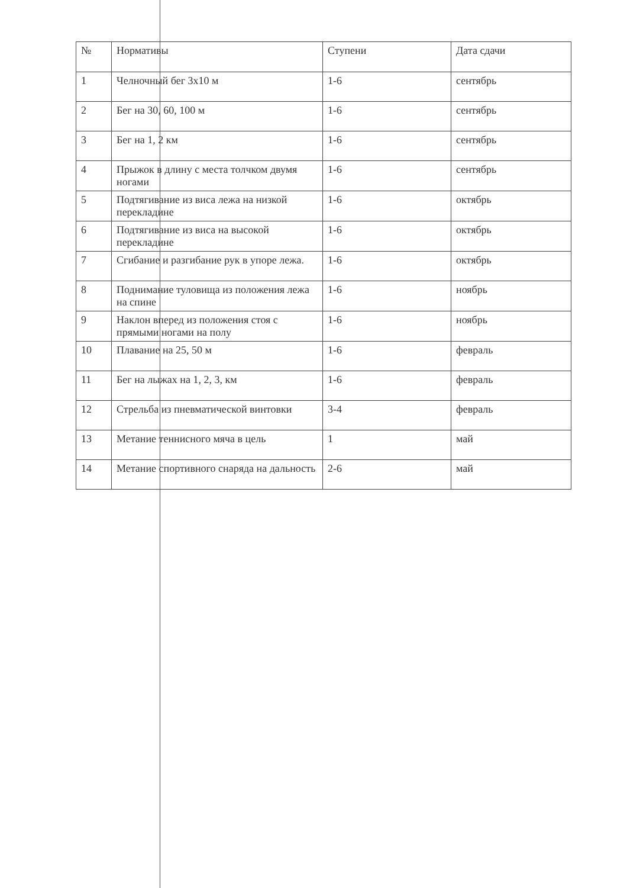| № | Нормативы | Ступени | Дата сдачи |
| --- | --- | --- | --- |
| 1 | Челночный бег 3х10 м | 1-6 | сентябрь |
| 2 | Бег на 30, 60, 100 м | 1-6 | сентябрь |
| 3 | Бег на 1, 2 км | 1-6 | сентябрь |
| 4 | Прыжок в длину с места толчком двумя ногами | 1-6 | сентябрь |
| 5 | Подтягивание из виса лежа на низкой перекладине | 1-6 | октябрь |
| 6 | Подтягивание из виса на высокой перекладине | 1-6 | октябрь |
| 7 | Сгибание и разгибание рук в упоре лежа. | 1-6 | октябрь |
| 8 | Поднимание туловища из положения лежа на спине | 1-6 | ноябрь |
| 9 | Наклон вперед из положения стоя с прямыми ногами на полу | 1-6 | ноябрь |
| 10 | Плавание на 25, 50 м | 1-6 | февраль |
| 11 | Бег на лыжах на 1, 2, 3, км | 1-6 | февраль |
| 12 | Стрельба из пневматической винтовки | 3-4 | февраль |
| 13 | Метание теннисного мяча в цель | 1 | май |
| 14 | Метание спортивного снаряда на дальность | 2-6 | май |